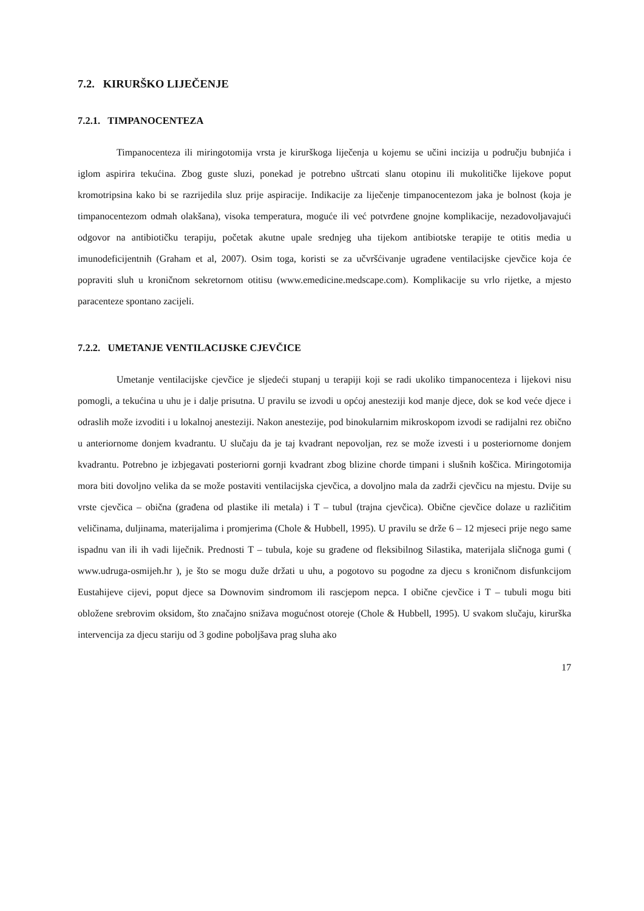7.2. KIRURŠKO LIJEČENJE
7.2.1. TIMPANOCENTEZA
Timpanocenteza ili miringotomija vrsta je kirurškoga liječenja u kojemu se učini incizija u području bubnjića i iglom aspirira tekućina. Zbog guste sluzi, ponekad je potrebno uštrcati slanu otopinu ili mukolitičke lijekove poput kromotripsina kako bi se razrijedila sluz prije aspiracije. Indikacije za liječenje timpanocentezom jaka je bolnost (koja je timpanocentezom odmah olakšana), visoka temperatura, moguće ili već potvrđene gnojne komplikacije, nezadovoljavajući odgovor na antibiotičku terapiju, početak akutne upale srednjeg uha tijekom antibiotske terapije te otitis media u imunodeficijentnih (Graham et al, 2007). Osim toga, koristi se za učvršćivanje ugrađene ventilacijske cjevčice koja će popraviti sluh u kroničnom sekretornom otitisu (www.emedicine.medscape.com). Komplikacije su vrlo rijetke, a mjesto paracenteze spontano zacijeli.
7.2.2. UMETANJE VENTILACIJSKE CJEVČICE
Umetanje ventilacijske cjevčice je sljedeći stupanj u terapiji koji se radi ukoliko timpanocenteza i lijekovi nisu pomogli, a tekućina u uhu je i dalje prisutna. U pravilu se izvodi u općoj anesteziji kod manje djece, dok se kod veće djece i odraslih može izvoditi i u lokalnoj anesteziji. Nakon anestezije, pod binokularnim mikroskopom izvodi se radijalni rez obično u anteriornome donjem kvadrantu. U slučaju da je taj kvadrant nepovoljan, rez se može izvesti i u posteriornome donjem kvadrantu. Potrebno je izbjegavati posteriorni gornji kvadrant zbog blizine chorde timpani i slušnih koščica. Miringotomija mora biti dovoljno velika da se može postaviti ventilacijska cjevčica, a dovoljno mala da zadrži cjevčicu na mjestu. Dvije su vrste cjevčica – obična (građena od plastike ili metala) i T – tubul (trajna cjevčica). Obične cjevčice dolaze u različitim veličinama, duljinama, materijalima i promjerima (Chole & Hubbell, 1995). U pravilu se drže 6 – 12 mjeseci prije nego same ispadnu van ili ih vadi liječnik. Prednosti T – tubula, koje su građene od fleksibilnog Silastika, materijala sličnoga gumi ( www.udruga-osmijeh.hr ), je što se mogu duže držati u uhu, a pogotovo su pogodne za djecu s kroničnom disfunkcijom Eustahijeve cijevi, poput djece sa Downovim sindromom ili rascjepom nepca. I obične cjevčice i T – tubuli mogu biti obložene srebrovim oksidom, što značajno snižava mogućnost otoreje (Chole & Hubbell, 1995). U svakom slučaju, kirurška intervencija za djecu stariju od 3 godine poboljšava prag sluha ako
17